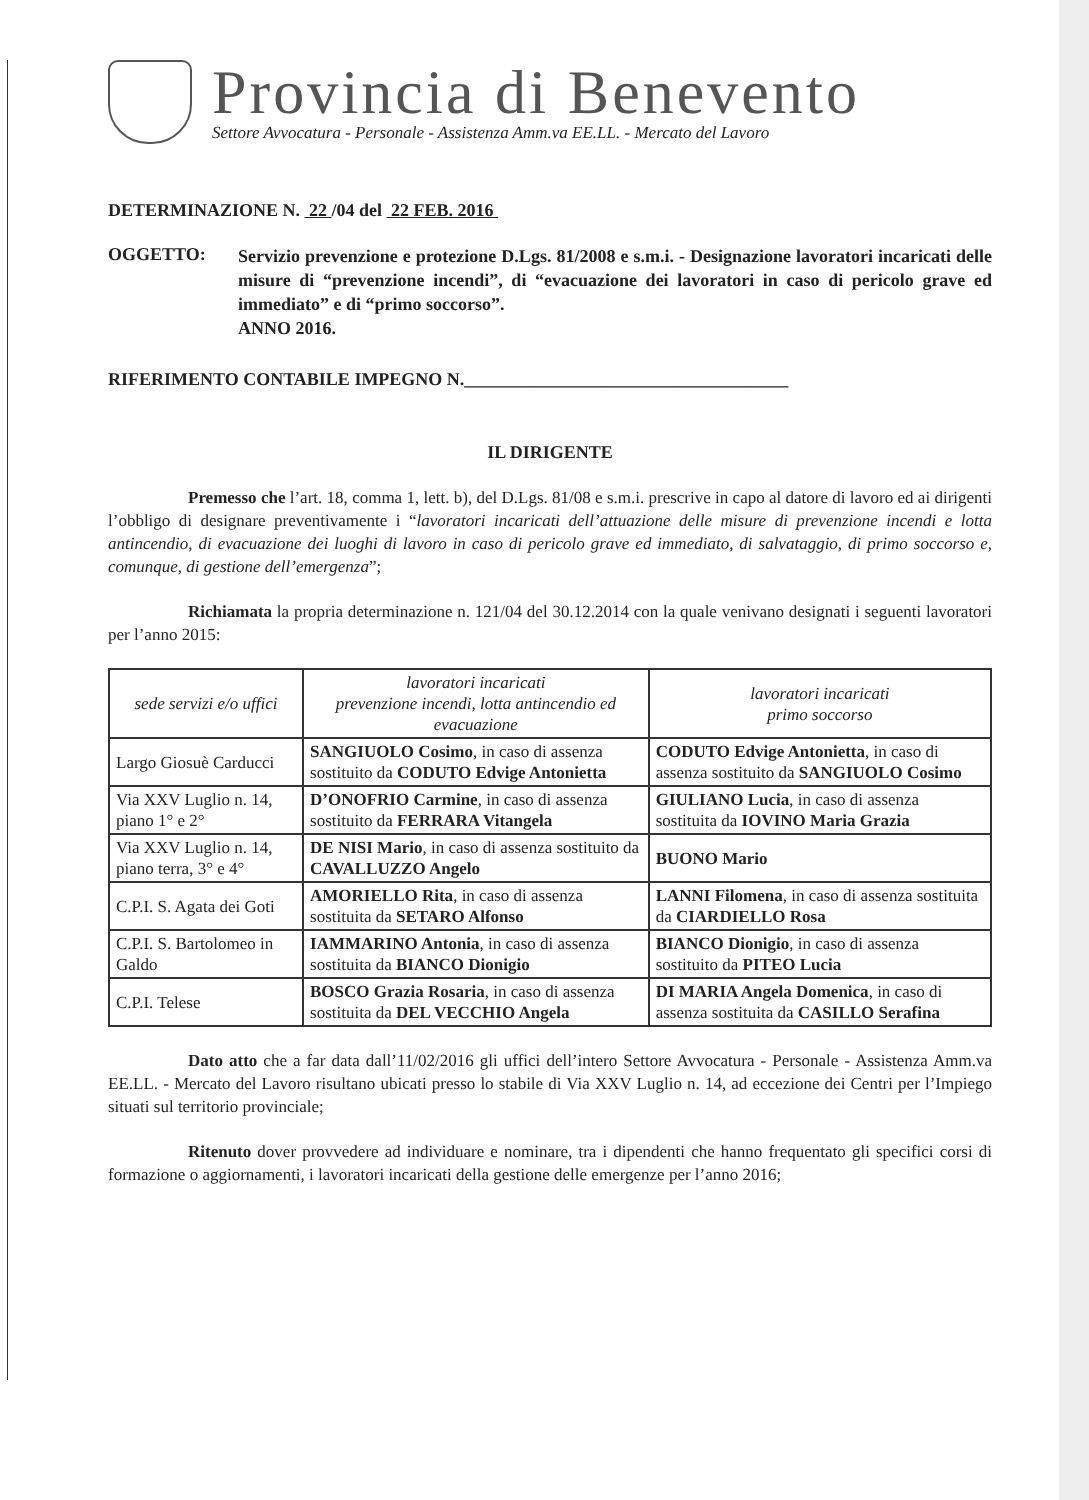Provincia di Benevento
Settore Avvocatura - Personale - Assistenza Amm.va EE.LL. - Mercato del Lavoro
DETERMINAZIONE N. 22 /04 del 22 FEB. 2016
OGGETTO:
Servizio prevenzione e protezione D.Lgs. 81/2008 e s.m.i. - Designazione lavoratori incaricati delle misure di “prevenzione incendi”, di “evacuazione dei lavoratori in caso di pericolo grave ed immediato” e di “primo soccorso”.
ANNO 2016.
RIFERIMENTO CONTABILE IMPEGNO N.____________________________________
IL DIRIGENTE
Premesso che l’art. 18, comma 1, lett. b), del D.Lgs. 81/08 e s.m.i. prescrive in capo al datore di lavoro ed ai dirigenti l’obbligo di designare preventivamente i “lavoratori incaricati dell’attuazione delle misure di prevenzione incendi e lotta antincendio, di evacuazione dei luoghi di lavoro in caso di pericolo grave ed immediato, di salvataggio, di primo soccorso e, comunque, di gestione dell’emergenza”;
Richiamata la propria determinazione n. 121/04 del 30.12.2014 con la quale venivano designati i seguenti lavoratori per l’anno 2015:
| sede servizi e/o uffici | lavoratori incaricati prevenzione incendi, lotta antincendio ed evacuazione | lavoratori incaricati primo soccorso |
| --- | --- | --- |
| Largo Giosuè Carducci | SANGIUOLO Cosimo , in caso di assenza sostituito da CODUTO Edvige Antonietta | CODUTO Edvige Antonietta , in caso di assenza sostituito da SANGIUOLO Cosimo |
| Via XXV Luglio n. 14, piano 1° e 2° | D’ONOFRIO Carmine , in caso di assenza sostituito da FERRARA Vitangela | GIULIANO Lucia , in caso di assenza sostituita da IOVINO Maria Grazia |
| Via XXV Luglio n. 14, piano terra, 3° e 4° | DE NISI Mario , in caso di assenza sostituito da CAVALLUZZO Angelo | BUONO Mario |
| C.P.I. S. Agata dei Goti | AMORIELLO Rita , in caso di assenza sostituita da SETARO Alfonso | LANNI Filomena , in caso di assenza sostituita da CIARDIELLO Rosa |
| C.P.I. S. Bartolomeo in Galdo | IAMMARINO Antonia , in caso di assenza sostituita da BIANCO Dionigio | BIANCO Dionigio , in caso di assenza sostituito da PITEO Lucia |
| C.P.I. Telese | BOSCO Grazia Rosaria , in caso di assenza sostituita da DEL VECCHIO Angela | DI MARIA Angela Domenica , in caso di assenza sostituita da CASILLO Serafina |
Dato atto che a far data dall’11/02/2016 gli uffici dell’intero Settore Avvocatura - Personale - Assistenza Amm.va EE.LL. - Mercato del Lavoro risultano ubicati presso lo stabile di Via XXV Luglio n. 14, ad eccezione dei Centri per l’Impiego situati sul territorio provinciale;
Ritenuto dover provvedere ad individuare e nominare, tra i dipendenti che hanno frequentato gli specifici corsi di formazione o aggiornamenti, i lavoratori incaricati della gestione delle emergenze per l’anno 2016;